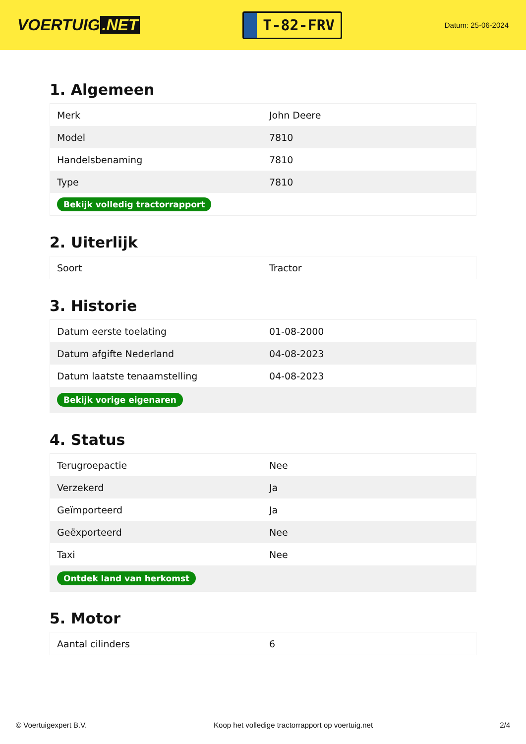VOERTUIG.NET
T-82-FRV
Datum: 25-06-2024
1. Algemeen
| Merk | John Deere |
| Model | 7810 |
| Handelsbenaming | 7810 |
| Type | 7810 |
| Bekijk volledig tractorrapport | |
2. Uiterlijk
| Soort | Tractor |
3. Historie
| Datum eerste toelating | 01-08-2000 |
| Datum afgifte Nederland | 04-08-2023 |
| Datum laatste tenaamstelling | 04-08-2023 |
| Bekijk vorige eigenaren | |
4. Status
| Terugroepactie | Nee |
| Verzekerd | Ja |
| Geïmporteerd | Ja |
| Geëxporteerd | Nee |
| Taxi | Nee |
| Ontdek land van herkomst | |
5. Motor
| Aantal cilinders | 6 |
© Voertuigexpert B.V. Koop het volledige tractorrapport op voertuig.net 2/4